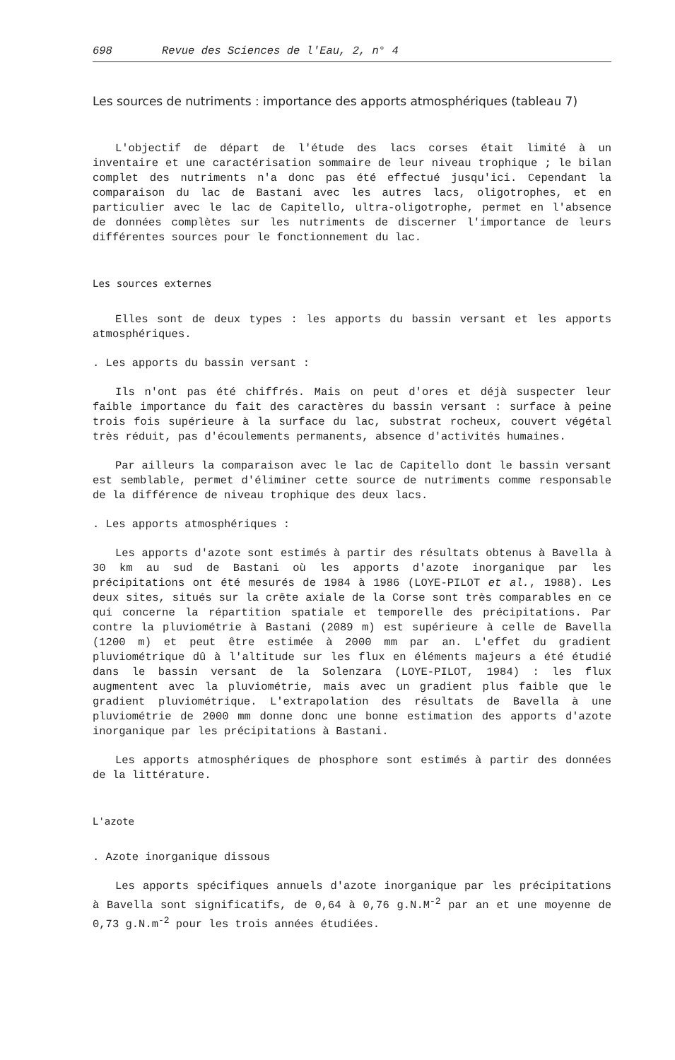698 Revue des Sciences de l'Eau, 2, n° 4
Les sources de nutriments : importance des apports atmosphériques (tableau 7)
L'objectif de départ de l'étude des lacs corses était limité à un inventaire et une caractérisation sommaire de leur niveau trophique ; le bilan complet des nutriments n'a donc pas été effectué jusqu'ici. Cependant la comparaison du lac de Bastani avec les autres lacs, oligotrophes, et en particulier avec le lac de Capitello, ultra-oligotrophe, permet en l'absence de données complètes sur les nutriments de discerner l'importance de leurs différentes sources pour le fonctionnement du lac.
Les sources externes
Elles sont de deux types : les apports du bassin versant et les apports atmosphériques.
. Les apports du bassin versant :
Ils n'ont pas été chiffrés. Mais on peut d'ores et déjà suspecter leur faible importance du fait des caractères du bassin versant : surface à peine trois fois supérieure à la surface du lac, substrat rocheux, couvert végétal très réduit, pas d'écoulements permanents, absence d'activités humaines.
Par ailleurs la comparaison avec le lac de Capitello dont le bassin versant est semblable, permet d'éliminer cette source de nutriments comme responsable de la différence de niveau trophique des deux lacs.
. Les apports atmosphériques :
Les apports d'azote sont estimés à partir des résultats obtenus à Bavella à 30 km au sud de Bastani où les apports d'azote inorganique par les précipitations ont été mesurés de 1984 à 1986 (LOYE-PILOT et al., 1988). Les deux sites, situés sur la crête axiale de la Corse sont très comparables en ce qui concerne la répartition spatiale et temporelle des précipitations. Par contre la pluviométrie à Bastani (2089 m) est supérieure à celle de Bavella (1200 m) et peut être estimée à 2000 mm par an. L'effet du gradient pluviométrique dû à l'altitude sur les flux en éléments majeurs a été étudié dans le bassin versant de la Solenzara (LOYE-PILOT, 1984) : les flux augmentent avec la pluviométrie, mais avec un gradient plus faible que le gradient pluviométrique. L'extrapolation des résultats de Bavella à une pluviométrie de 2000 mm donne donc une bonne estimation des apports d'azote inorganique par les précipitations à Bastani.
Les apports atmosphériques de phosphore sont estimés à partir des données de la littérature.
L'azote
. Azote inorganique dissous
Les apports spécifiques annuels d'azote inorganique par les précipitations à Bavella sont significatifs, de 0,64 à 0,76 g.N.M<sup>-2</sup> par an et une moyenne de 0,73 g.N.m<sup>-2</sup> pour les trois années étudiées.